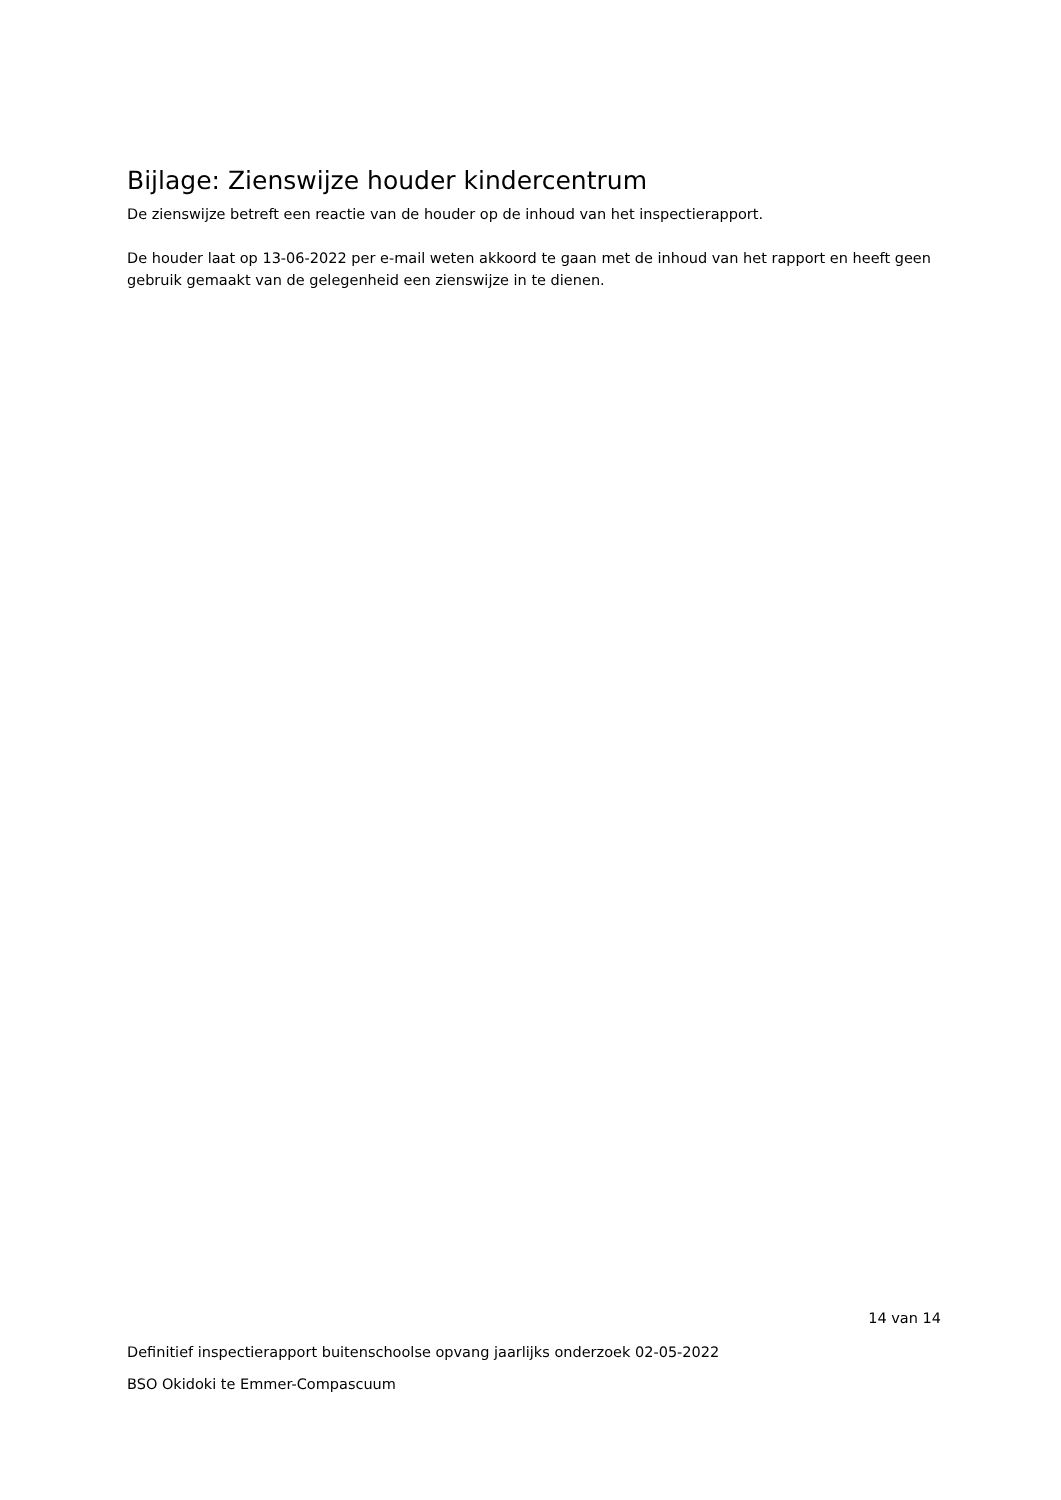Bijlage: Zienswijze houder kindercentrum
De zienswijze betreft een reactie van de houder op de inhoud van het inspectierapport.
De houder laat op 13-06-2022 per e-mail weten akkoord te gaan met de inhoud van het rapport en heeft geen gebruik gemaakt van de gelegenheid een zienswijze in te dienen.
14 van 14
Definitief inspectierapport buitenschoolse opvang jaarlijks onderzoek 02-05-2022
BSO Okidoki te Emmer-Compascuum